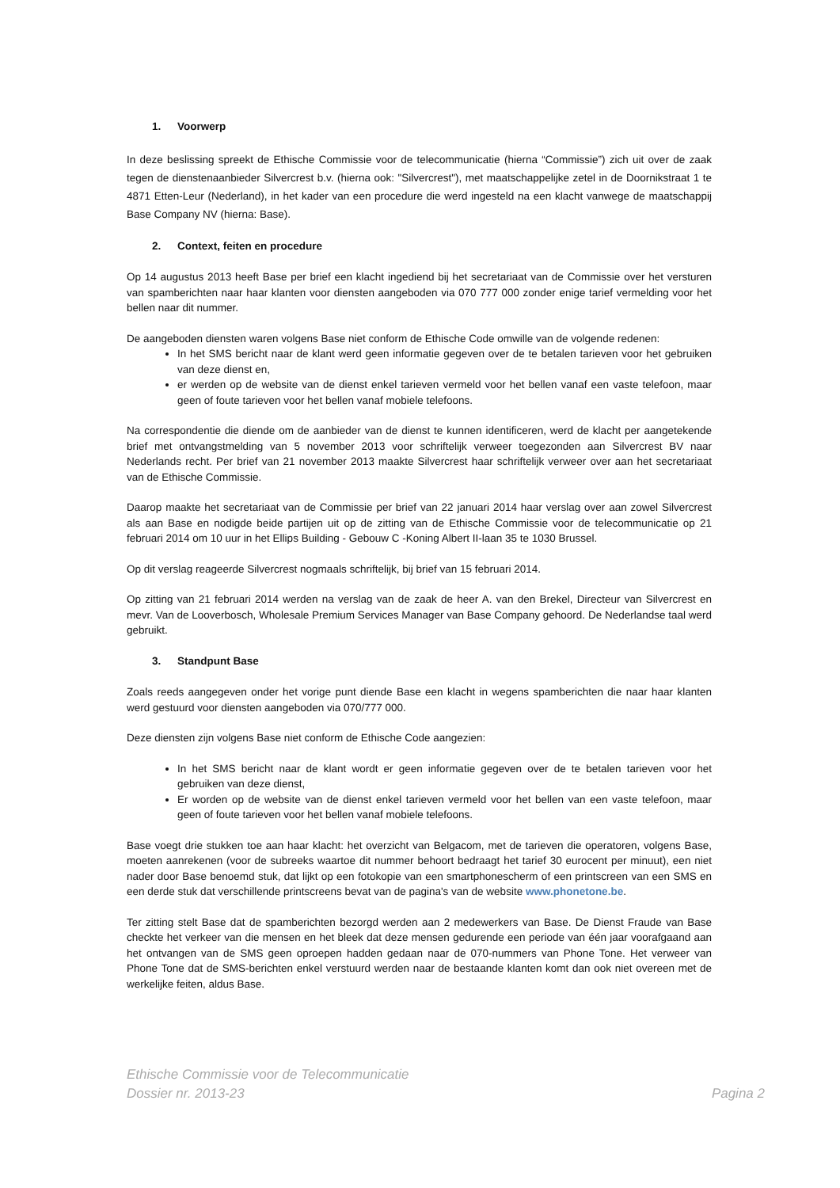1. Voorwerp
In deze beslissing spreekt de Ethische Commissie voor de telecommunicatie (hierna “Commissie”) zich uit over de zaak tegen de dienstenaanbieder Silvercrest b.v. (hierna ook: "Silvercrest"), met maatschappelijke zetel in de Doornikstraat 1 te 4871 Etten-Leur (Nederland), in het kader van een procedure die werd ingesteld na een klacht vanwege de maatschappij Base Company NV (hierna: Base).
2. Context, feiten en procedure
Op 14 augustus 2013 heeft Base per brief een klacht ingediend bij het secretariaat van de Commissie over het versturen van spamberichten naar haar klanten voor diensten aangeboden via 070 777 000 zonder enige tarief vermelding voor het bellen naar dit nummer.
De aangeboden diensten waren volgens Base niet conform de Ethische Code omwille van de volgende redenen:
In het SMS bericht naar de klant werd geen informatie gegeven over de te betalen tarieven voor het gebruiken van deze dienst en,
er werden op de website van de dienst enkel tarieven vermeld voor het bellen vanaf een vaste telefoon, maar geen of foute tarieven voor het bellen vanaf mobiele telefoons.
Na correspondentie die diende om de aanbieder van de dienst te kunnen identificeren, werd de klacht per aangetekende brief met ontvangstmelding van 5 november 2013 voor schriftelijk verweer toegezonden aan Silvercrest BV naar Nederlands recht. Per brief van 21 november 2013 maakte Silvercrest haar schriftelijk verweer over aan het secretariaat van de Ethische Commissie.
Daarop maakte het secretariaat van de Commissie per brief van 22 januari 2014 haar verslag over aan zowel Silvercrest als aan Base en nodigde beide partijen uit op de zitting van de Ethische Commissie voor de telecommunicatie op 21 februari 2014 om 10 uur in het Ellips Building - Gebouw C -Koning Albert II-laan 35 te 1030 Brussel.
Op dit verslag reageerde Silvercrest nogmaals schriftelijk, bij brief van 15 februari 2014.
Op zitting van 21 februari 2014 werden na verslag van de zaak de heer A. van den Brekel, Directeur van Silvercrest en mevr. Van de Looverbosch, Wholesale Premium Services Manager van Base Company gehoord. De Nederlandse taal werd gebruikt.
3. Standpunt Base
Zoals reeds aangegeven onder het vorige punt diende Base een klacht in wegens spamberichten die naar haar klanten werd gestuurd voor diensten aangeboden via 070/777 000.
Deze diensten zijn volgens Base niet conform de Ethische Code aangezien:
In het SMS bericht naar de klant wordt er geen informatie gegeven over de te betalen tarieven voor het gebruiken van deze dienst,
Er worden op de website van de dienst enkel tarieven vermeld voor het bellen van een vaste telefoon, maar geen of foute tarieven voor het bellen vanaf mobiele telefoons.
Base voegt drie stukken toe aan haar klacht: het overzicht van Belgacom, met de tarieven die operatoren, volgens Base, moeten aanrekenen (voor de subreeks waartoe dit nummer behoort bedraagt het tarief 30 eurocent per minuut), een niet nader door Base benoemd stuk, dat lijkt op een fotokopie van een smartphonescherm of een printscreen van een SMS en een derde stuk dat verschillende printscreens bevat van de pagina's van de website www.phonetone.be.
Ter zitting stelt Base dat de spamberichten bezorgd werden aan 2 medewerkers van Base. De Dienst Fraude van Base checkte het verkeer van die mensen en het bleek dat deze mensen gedurende een periode van één jaar voorafgaand aan het ontvangen van de SMS geen oproepen hadden gedaan naar de 070-nummers van Phone Tone. Het verweer van Phone Tone dat de SMS-berichten enkel verstuurd werden naar de bestaande klanten komt dan ook niet overeen met de werkelijke feiten, aldus Base.
Ethische Commissie voor de Telecommunicatie
Dossier nr. 2013-23 Pagina 2